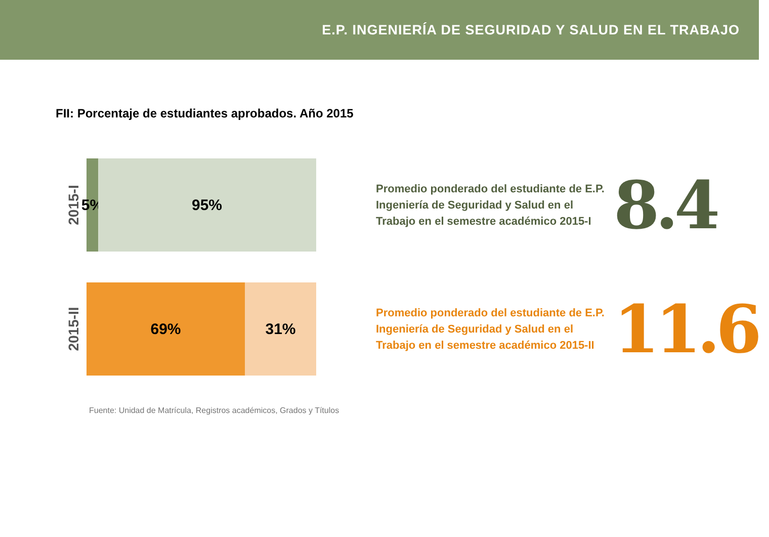E.P. INGENIERÍA DE SEGURIDAD Y SALUD EN EL TRABAJO
FII: Porcentaje de estudiantes aprobados. Año 2015
2015-I
5%
95%
Promedio ponderado del estudiante de E.P. Ingeniería de Seguridad y Salud en el Trabajo en el semestre académico 2015-I
8.4
2015-II
69% 31%
Promedio ponderado del estudiante de E.P. Ingeniería de Seguridad y Salud en el Trabajo en el semestre académico 2015-II
11.6
Fuente: Unidad de Matrícula, Registros académicos, Grados y Títulos